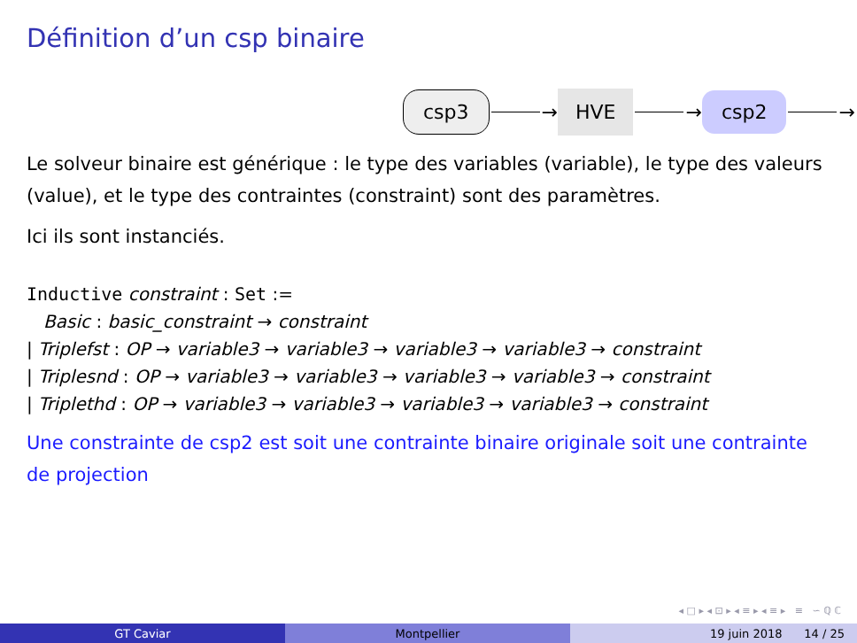Définition d’un csp binaire
csp3 → HVE → csp2 →
Le solveur binaire est générique : le type des variables (variable), le type des valeurs (value), et le type des contraintes (constraint) sont des paramètres.
Ici ils sont instanciés.
Inductive constraint : Set :=
Basic : basic_constraint → constraint
| Triplefst : OP → variable3 → variable3 → variable3 → variable3 → constraint
| Triplesnd : OP → variable3 → variable3 → variable3 → variable3 → constraint
| Triplethd : OP → variable3 → variable3 → variable3 → variable3 → constraint
Une constrainte de csp2 est soit une contrainte binaire originale soit une contrainte de projection
◂ □ ▸ ◂ ⊡ ▸ ◂ ≡ ▸ ◂ ≡ ▸ ≡ ∽ ℚ ℂ
GT Caviar Montpellier 19 juin 2018 14 / 25